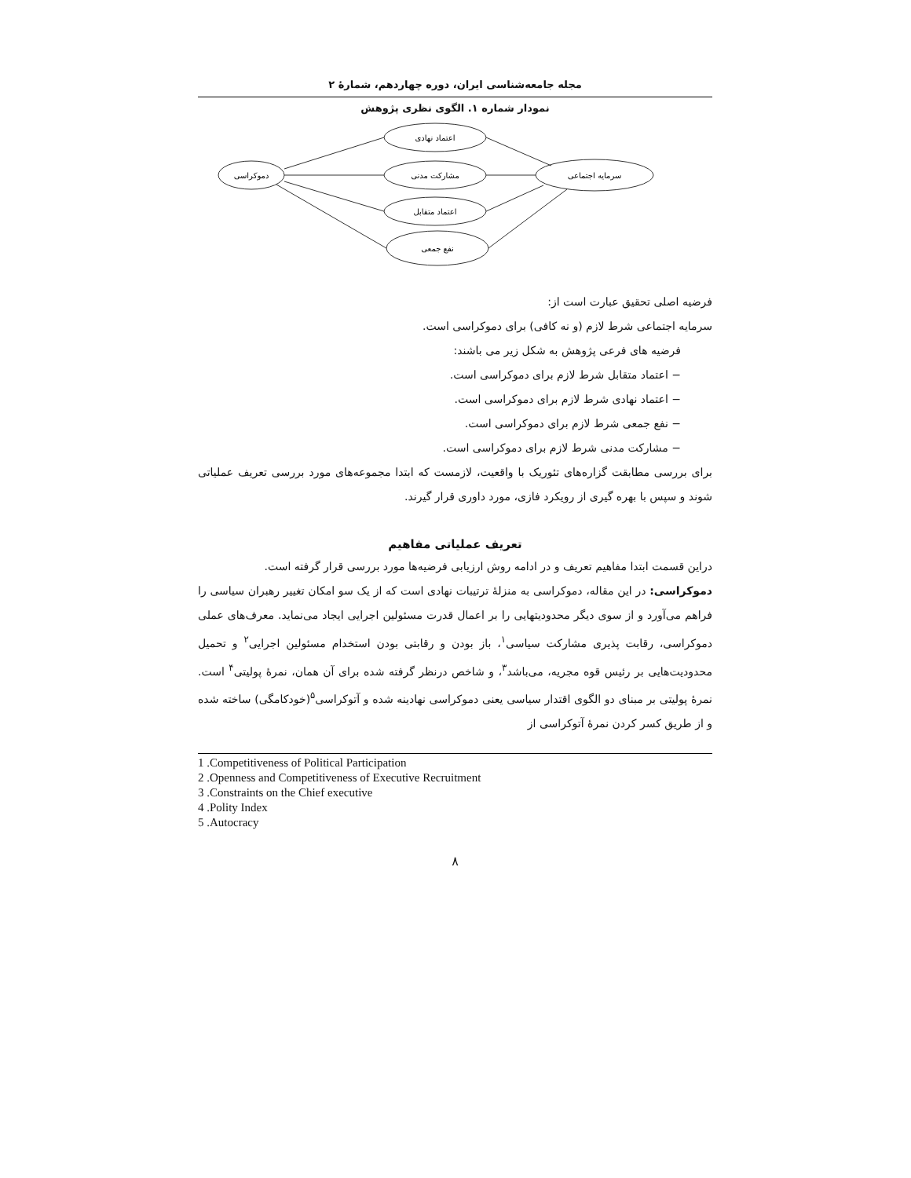مجله جامعه‌شناسی ایران، دوره چهاردهم، شمارۀ ۲
نمودار شماره ۱. الگوی نظری پژوهش
دموکراسی
اعتماد نهادی
مشارکت مدنی
اعتماد متقابل
نفع جمعی
سرمایه اجتماعی
فرضیه اصلی تحقیق عبارت است از:
سرمایه اجتماعی شرط لازم (و نه کافی) برای دموکراسی است.
فرضیه های فرعی پژوهش به شکل زیر می باشند:
− اعتماد متقابل شرط لازم برای دموکراسی است.
− اعتماد نهادی شرط لازم برای دموکراسی است.
− نفع جمعی شرط لازم برای دموکراسی است.
− مشارکت مدنی شرط لازم برای دموکراسی است.
برای بررسی مطابقت گزاره‌های تئوریک با واقعیت، لازمست که ابتدا مجموعه‌های مورد بررسی تعریف عملیاتی شوند و سپس با بهره گیری از رویکرد فازی، مورد داوری قرار گیرند.
تعریف عملیاتی مفاهیم
دراین قسمت ابتدا مفاهیم تعریف و در ادامه روش ارزیابی فرضیه‌ها مورد بررسی قرار گرفته است.
دموکراسی: در این مقاله، دموکراسی به منزلۀ ترتیبات نهادی است که از یک سو امکان تغییر رهبران سیاسی را فراهم می‌آورد و از سوی دیگر محدودیتهایی را بر اعمال قدرت مسئولین اجرایی ایجاد می‌نماید. معرف‌های عملی دموکراسی، رقابت پذیری مشارکت سیاسی<sup>۱</sup>، باز بودن و رقابتی بودن استخدام مسئولین اجرایی<sup>۲</sup> و تحمیل محدودیت‌هایی بر رئیس قوه مجریه، می‌باشد<sup>۳</sup>، و شاخص درنظر گرفته شده برای آن همان، نمرۀ پولیتی<sup>۴</sup> است. نمرۀ پولیتی بر مبنای دو الگوی اقتدار سیاسی یعنی دموکراسی نهادینه شده و آتوکراسی<sup>۵</sup>(خودکامگی) ساخته شده و از طریق کسر کردن نمرۀ آتوکراسی از
1 .Competitiveness of Political Participation
2 .Openness and Competitiveness of Executive Recruitment
3 .Constraints on the Chief executive
4 .Polity Index
5 .Autocracy
۸